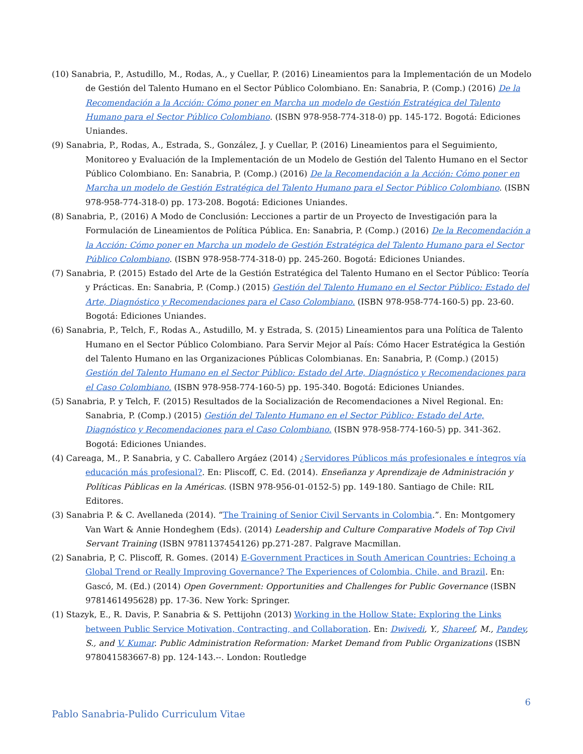(10) Sanabria, P., Astudillo, M., Rodas, A., y Cuellar, P. (2016) Lineamientos para la Implementación de un Modelo de Gestión del Talento Humano en el Sector Público Colombiano. En: Sanabria, P. (Comp.) (2016) De la Recomendación a la Acción: Cómo poner en Marcha un modelo de Gestión Estratégica del Talento Humano para el Sector Público Colombiano. (ISBN 978-958-774-318-0) pp. 145-172. Bogotá: Ediciones Uniandes.
(9) Sanabria, P., Rodas, A., Estrada, S., González, J. y Cuellar, P. (2016) Lineamientos para el Seguimiento, Monitoreo y Evaluación de la Implementación de un Modelo de Gestión del Talento Humano en el Sector Público Colombiano. En: Sanabria, P. (Comp.) (2016) De la Recomendación a la Acción: Cómo poner en Marcha un modelo de Gestión Estratégica del Talento Humano para el Sector Público Colombiano. (ISBN 978-958-774-318-0) pp. 173-208. Bogotá: Ediciones Uniandes.
(8) Sanabria, P., (2016) A Modo de Conclusión: Lecciones a partir de un Proyecto de Investigación para la Formulación de Lineamientos de Política Pública. En: Sanabria, P. (Comp.) (2016) De la Recomendación a la Acción: Cómo poner en Marcha un modelo de Gestión Estratégica del Talento Humano para el Sector Público Colombiano. (ISBN 978-958-774-318-0) pp. 245-260. Bogotá: Ediciones Uniandes.
(7) Sanabria, P. (2015) Estado del Arte de la Gestión Estratégica del Talento Humano en el Sector Público: Teoría y Prácticas. En: Sanabria, P. (Comp.) (2015) Gestión del Talento Humano en el Sector Público: Estado del Arte, Diagnóstico y Recomendaciones para el Caso Colombiano. (ISBN 978-958-774-160-5) pp. 23-60. Bogotá: Ediciones Uniandes.
(6) Sanabria, P., Telch, F., Rodas A., Astudillo, M. y Estrada, S. (2015) Lineamientos para una Política de Talento Humano en el Sector Público Colombiano. Para Servir Mejor al País: Cómo Hacer Estratégica la Gestión del Talento Humano en las Organizaciones Públicas Colombianas. En: Sanabria, P. (Comp.) (2015) Gestión del Talento Humano en el Sector Público: Estado del Arte, Diagnóstico y Recomendaciones para el Caso Colombiano. (ISBN 978-958-774-160-5) pp. 195-340. Bogotá: Ediciones Uniandes.
(5) Sanabria, P. y Telch, F. (2015) Resultados de la Socialización de Recomendaciones a Nivel Regional. En: Sanabria, P. (Comp.) (2015) Gestión del Talento Humano en el Sector Público: Estado del Arte, Diagnóstico y Recomendaciones para el Caso Colombiano. (ISBN 978-958-774-160-5) pp. 341-362. Bogotá: Ediciones Uniandes.
(4) Careaga, M., P. Sanabria, y C. Caballero Argáez (2014) ¿Servidores Públicos más profesionales e íntegros vía educación más profesional?. En: Pliscoff, C. Ed. (2014). Enseñanza y Aprendizaje de Administración y Políticas Públicas en la Américas. (ISBN 978-956-01-0152-5) pp. 149-180. Santiago de Chile: RIL Editores.
(3) Sanabria P. & C. Avellaneda (2014). “The Training of Senior Civil Servants in Colombia.”. En: Montgomery Van Wart & Annie Hondeghem (Eds). (2014) Leadership and Culture Comparative Models of Top Civil Servant Training (ISBN 9781137454126) pp.271-287. Palgrave Macmillan.
(2) Sanabria, P, C. Pliscoff, R. Gomes. (2014) E-Government Practices in South American Countries: Echoing a Global Trend or Really Improving Governance? The Experiences of Colombia, Chile, and Brazil. En: Gascó, M. (Ed.) (2014) Open Government: Opportunities and Challenges for Public Governance (ISBN 9781461495628) pp. 17-36. New York: Springer.
(1) Stazyk, E., R. Davis, P. Sanabria & S. Pettijohn (2013) Working in the Hollow State: Exploring the Links between Public Service Motivation, Contracting, and Collaboration. En: Dwivedi, Y., Shareef, M., Pandey, S., and V. Kumar. Public Administration Reformation: Market Demand from Public Organizations (ISBN 978041583667-8) pp. 124-143.--. London: Routledge
6
Pablo Sanabria-Pulido Curriculum Vitae